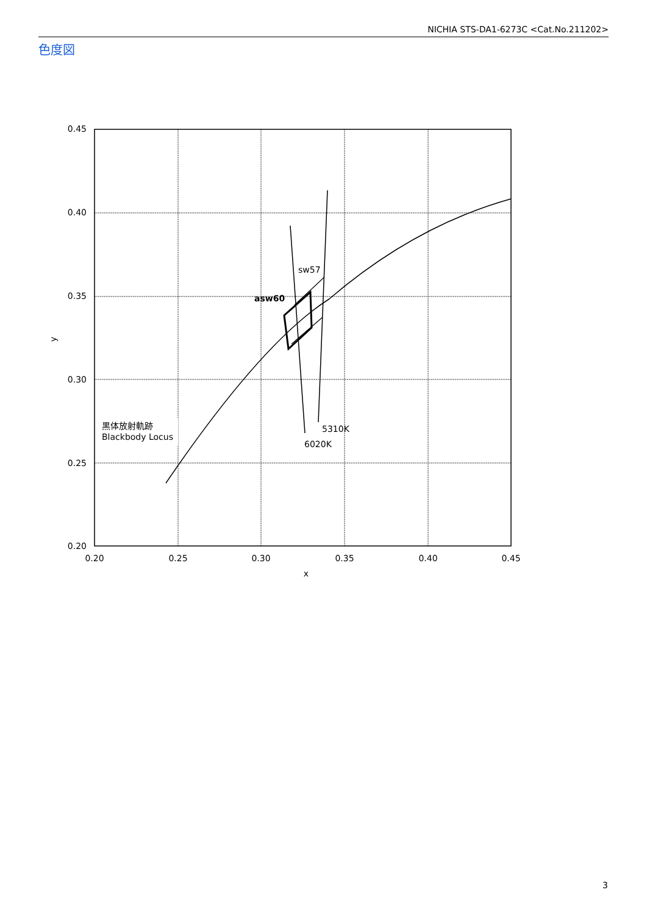NICHIA STS-DA1-6273C <Cat.No.211202>
色度図
0.45
0.40
0.35
0.30
0.25
0.20
0.20
0.25
0.30
0.35
0.40
0.45
x
y
sw57
asw60
5310K
6020K
黒体放射軌跡
Blackbody Locus
3